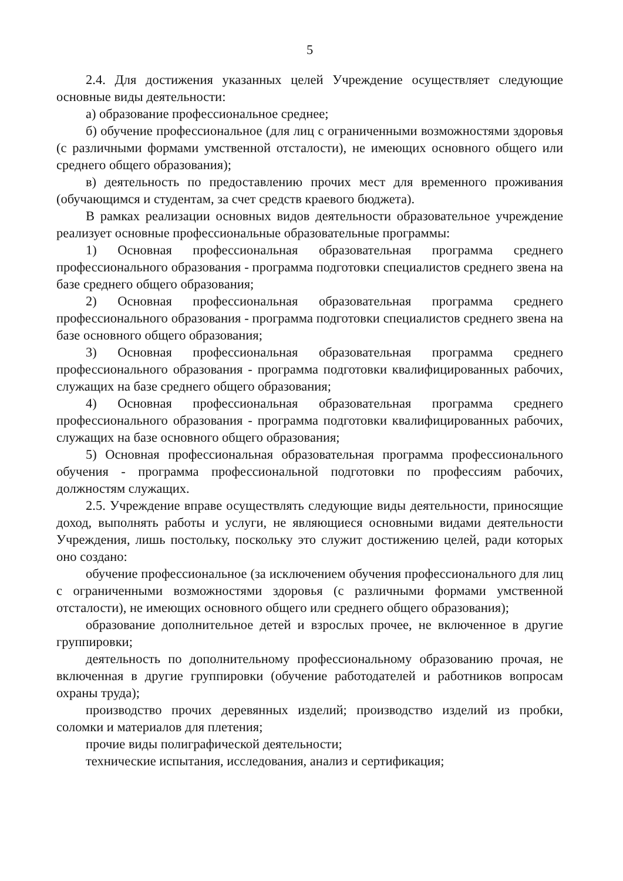5
2.4. Для достижения указанных целей Учреждение осуществляет следующие основные виды деятельности:
а) образование профессиональное среднее;
б) обучение профессиональное (для лиц с ограниченными возможностями здоровья (с различными формами умственной отсталости), не имеющих основного общего или среднего общего образования);
в) деятельность по предоставлению прочих мест для временного проживания (обучающимся и студентам, за счет средств краевого бюджета).
В рамках реализации основных видов деятельности образовательное учреждение реализует основные профессиональные образовательные программы:
1) Основная профессиональная образовательная программа среднего профессионального образования - программа подготовки специалистов среднего звена на базе среднего общего образования;
2) Основная профессиональная образовательная программа среднего профессионального образования - программа подготовки специалистов среднего звена на базе основного общего образования;
3) Основная профессиональная образовательная программа среднего профессионального образования - программа подготовки квалифицированных рабочих, служащих на базе среднего общего образования;
4) Основная профессиональная образовательная программа среднего профессионального образования - программа подготовки квалифицированных рабочих, служащих на базе основного общего образования;
5) Основная профессиональная образовательная программа профессионального обучения - программа профессиональной подготовки по профессиям рабочих, должностям служащих.
2.5. Учреждение вправе осуществлять следующие виды деятельности, приносящие доход, выполнять работы и услуги, не являющиеся основными видами деятельности Учреждения, лишь постольку, поскольку это служит достижению целей, ради которых оно создано:
обучение профессиональное (за исключением обучения профессионального для лиц с ограниченными возможностями здоровья (с различными формами умственной отсталости), не имеющих основного общего или среднего общего образования);
образование дополнительное детей и взрослых прочее, не включенное в другие группировки;
деятельность по дополнительному профессиональному образованию прочая, не включенная в другие группировки (обучение работодателей и работников вопросам охраны труда);
производство прочих деревянных изделий; производство изделий из пробки, соломки и материалов для плетения;
прочие виды полиграфической деятельности;
технические испытания, исследования, анализ и сертификация;